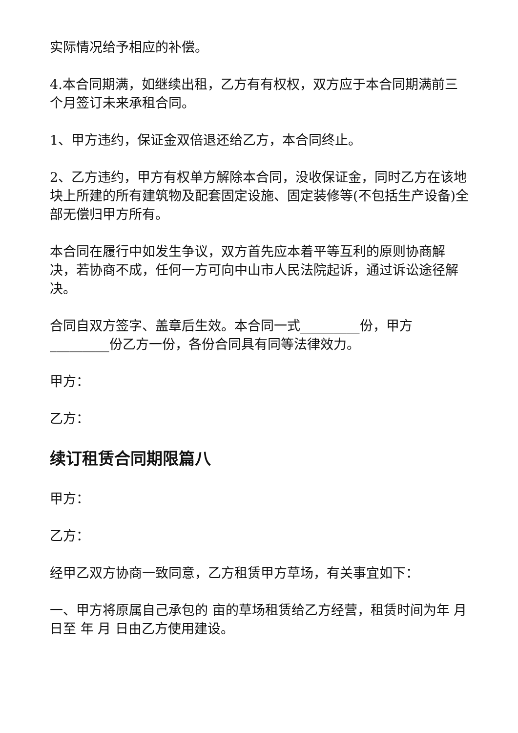实际情况给予相应的补偿。
4.本合同期满，如继续出租，乙方有有权权，双方应于本合同期满前三个月签订未来承租合同。
1、甲方违约，保证金双倍退还给乙方，本合同终止。
2、乙方违约，甲方有权单方解除本合同，没收保证金，同时乙方在该地块上所建的所有建筑物及配套固定设施、固定装修等(不包括生产设备)全部无偿归甲方所有。
本合同在履行中如发生争议，双方首先应本着平等互利的原则协商解决，若协商不成，任何一方可向中山市人民法院起诉，通过诉讼途径解决。
合同自双方签字、盖章后生效。本合同一式_________份，甲方_________份乙方一份，各份合同具有同等法律效力。
甲方：
乙方：
续订租赁合同期限篇八
甲方：
乙方：
经甲乙双方协商一致同意，乙方租赁甲方草场，有关事宜如下：
一、甲方将原属自己承包的 亩的草场租赁给乙方经营，租赁时间为年 月 日至 年 月 日由乙方使用建设。